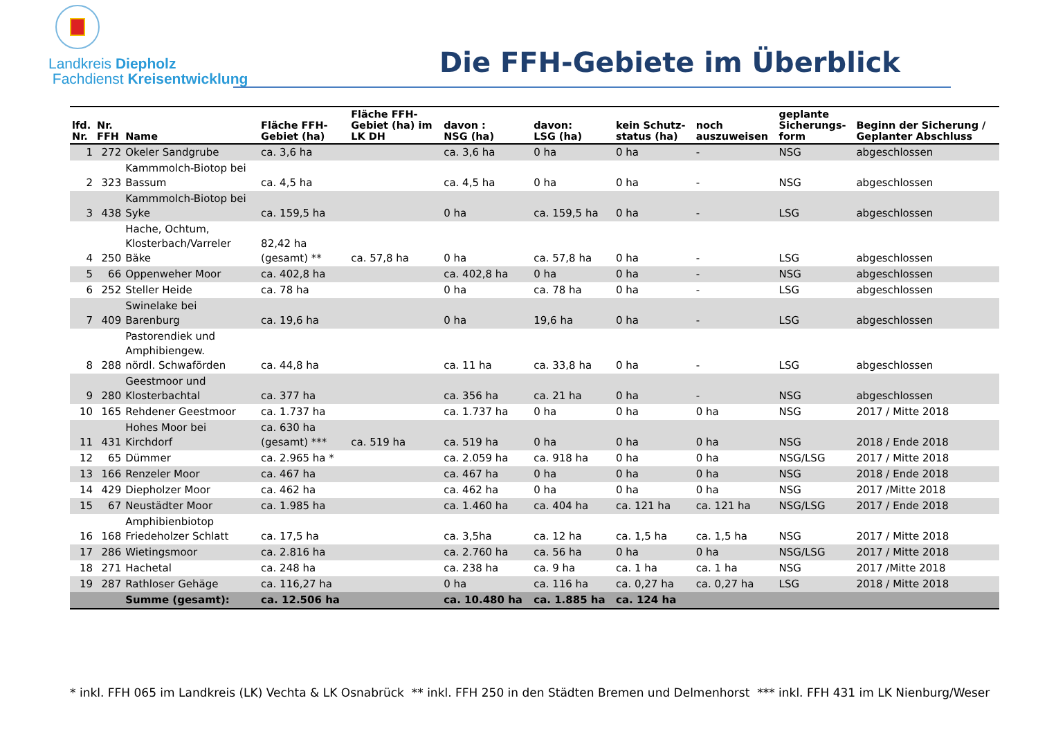Landkreis Diepholz
Fachdienst Kreisentwicklung
Die FFH-Gebiete im Überblick
| lfd. Nr. | Nr. FFH | Name | Fläche FFH- Gebiet (ha) | Fläche FFH- Gebiet (ha) im LK DH | davon : NSG (ha) | davon: LSG (ha) | kein Schutz- status (ha) | noch auszuweisen | geplante Sicherungs- form | Beginn der Sicherung / Geplanter Abschluss |
| --- | --- | --- | --- | --- | --- | --- | --- | --- | --- | --- |
| 1 | 272 | Okeler Sandgrube | ca. 3,6 ha | | ca. 3,6 ha | 0 ha | 0 ha | - | NSG | abgeschlossen |
| 2 | 323 | Kammmolch-Biotop bei Bassum | ca. 4,5 ha | | ca. 4,5 ha | 0 ha | 0 ha | - | NSG | abgeschlossen |
| 3 | 438 | Kammmolch-Biotop bei Syke | ca. 159,5 ha | | 0 ha | ca. 159,5 ha | 0 ha | - | LSG | abgeschlossen |
| 4 | 250 | Hache, Ochtum, Klosterbach/Varreler Bäke | 82,42 ha (gesamt) ** | ca. 57,8 ha | 0 ha | ca. 57,8 ha | 0 ha | - | LSG | abgeschlossen |
| 5 | 66 | Oppenweher Moor | ca. 402,8 ha | | ca. 402,8 ha | 0 ha | 0 ha | - | NSG | abgeschlossen |
| 6 | 252 | Steller Heide | ca. 78 ha | | 0 ha | ca. 78 ha | 0 ha | - | LSG | abgeschlossen |
| 7 | 409 | Swinelake bei Barenburg | ca. 19,6 ha | | 0 ha | 19,6 ha | 0 ha | - | LSG | abgeschlossen |
| 8 | 288 | Pastorendiek und Amphibiengew. nördl. Schwaförden | ca. 44,8 ha | | ca. 11 ha | ca. 33,8 ha | 0 ha | - | LSG | abgeschlossen |
| 9 | 280 | Geestmoor und Klosterbachtal | ca. 377 ha | | ca. 356 ha | ca. 21 ha | 0 ha | - | NSG | abgeschlossen |
| 10 | 165 | Rehdener Geestmoor | ca. 1.737 ha | | ca. 1.737 ha | 0 ha | 0 ha | 0 ha | NSG | 2017 / Mitte 2018 |
| 11 | 431 | Hohes Moor bei Kirchdorf | ca. 630 ha (gesamt) *** | ca. 519 ha | ca. 519 ha | 0 ha | 0 ha | 0 ha | NSG | 2018 / Ende 2018 |
| 12 | 65 | Dümmer | ca. 2.965 ha * | | ca. 2.059 ha | ca. 918 ha | 0 ha | 0 ha | NSG/LSG | 2017 / Mitte 2018 |
| 13 | 166 | Renzeler Moor | ca. 467 ha | | ca. 467 ha | 0 ha | 0 ha | 0 ha | NSG | 2018 / Ende 2018 |
| 14 | 429 | Diepholzer Moor | ca. 462 ha | | ca. 462 ha | 0 ha | 0 ha | 0 ha | NSG | 2017 /Mitte 2018 |
| 15 | 67 | Neustädter Moor | ca. 1.985 ha | | ca. 1.460 ha | ca. 404 ha | ca. 121 ha | ca. 121 ha | NSG/LSG | 2017 / Ende 2018 |
| 16 | 168 | Amphibienbiotop Friedeholzer Schlatt | ca. 17,5 ha | | ca. 3,5ha | ca. 12 ha | ca. 1,5 ha | ca. 1,5 ha | NSG | 2017 / Mitte 2018 |
| 17 | 286 | Wietingsmoor | ca. 2.816 ha | | ca. 2.760 ha | ca. 56 ha | 0 ha | 0 ha | NSG/LSG | 2017 / Mitte 2018 |
| 18 | 271 | Hachetal | ca. 248 ha | | ca. 238 ha | ca. 9 ha | ca. 1 ha | ca. 1 ha | NSG | 2017 /Mitte 2018 |
| 19 | 287 | Rathloser Gehäge | ca. 116,27 ha | | 0 ha | ca. 116 ha | ca. 0,27 ha | ca. 0,27 ha | LSG | 2018 / Mitte 2018 |
| | | Summe (gesamt): | ca. 12.506 ha | | ca. 10.480 ha | ca. 1.885 ha | ca. 124 ha | | | |
* inkl. FFH 065 im Landkreis (LK) Vechta & LK Osnabrück ** inkl. FFH 250 in den Städten Bremen und Delmenhorst *** inkl. FFH 431 im LK Nienburg/Weser